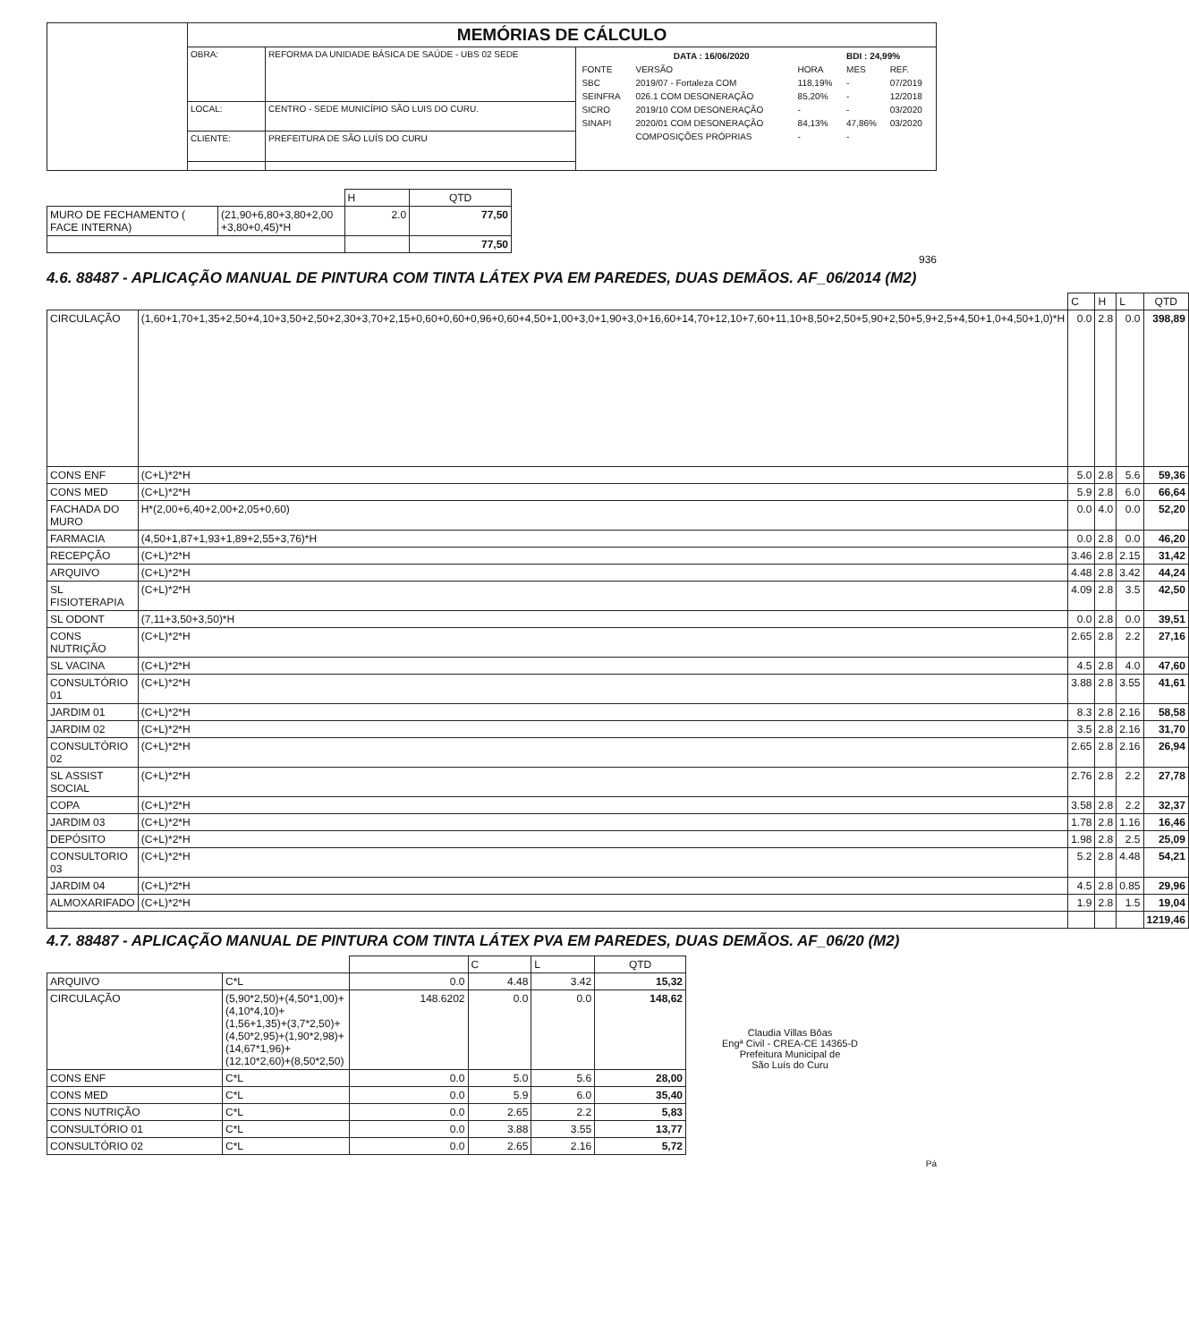| | MEMÓRIAS DE CÁLCULO | | |
| | OBRA: | REFORMA DA UNIDADE BÁSICA DE SAÚDE - UBS 02 SEDE | / DATA : 16/06/2020 / / / BDI : 24,99% / / / FONTE / VERSÃO / HORA / MES / REF. / / SBC / 2019/07 - Fortaleza COM / 118,19% / - / 07/2019 / / SEINFRA / 026.1 COM DESONERAÇÃO / 85,20% / - / 12/2018 / / SICRO / 2019/10 COM DESONERAÇÃO / - / - / 03/2020 / / SINAPI / 2020/01 COM DESONERAÇÃO / 84,13% / 47,86% / 03/2020 / / / COMPOSIÇÕES PRÓPRIAS / - / - / / |
| | LOCAL: | CENTRO - SEDE MUNICÍPIO SÃO LUIS DO CURU. | |
| | CLIENTE: | PREFEITURA DE SÃO LUÍS DO CURU | |
| | | H | QTD |
| MURO DE FECHAMENTO ( FACE INTERNA) | (21,90+6,80+3,80+2,00 +3,80+0,45)*H | 2.0 | 77,50 |
| | | | 77,50 |
936
4.6. 88487 - APLICAÇÃO MANUAL DE PINTURA COM TINTA LÁTEX PVA EM PAREDES, DUAS DEMÃOS. AF_06/2014 (M2)
| | | C | H | L | QTD |
| CIRCULAÇÃO | (1,60+1,70+1,35+2,50+4,10+3,50+2,50+2,30+3,70+2,15+0,60+0,60+0,96+0,60+4,50+1,00+3,0+1,90+3,0+16,60+14,70+12,10+7,60+11,10+8,50+2,50+5,90+2,50+5,9+2,5+4,50+1,0+4,50+1,0)*H | 0.0 | 2.8 | 0.0 | 398,89 |
| CONS ENF | (C+L)*2*H | 5.0 | 2.8 | 5.6 | 59,36 |
| CONS MED | (C+L)*2*H | 5.9 | 2.8 | 6.0 | 66,64 |
| FACHADA DO MURO | H*(2,00+6,40+2,00+2,05+0,60) | 0.0 | 4.0 | 0.0 | 52,20 |
| FARMACIA | (4,50+1,87+1,93+1,89+2,55+3,76)*H | 0.0 | 2.8 | 0.0 | 46,20 |
| RECEPÇÃO | (C+L)*2*H | 3.46 | 2.8 | 2.15 | 31,42 |
| ARQUIVO | (C+L)*2*H | 4.48 | 2.8 | 3.42 | 44,24 |
| SL FISIOTERAPIA | (C+L)*2*H | 4.09 | 2.8 | 3.5 | 42,50 |
| SL ODONT | (7,11+3,50+3,50)*H | 0.0 | 2.8 | 0.0 | 39,51 |
| CONS NUTRIÇÃO | (C+L)*2*H | 2.65 | 2.8 | 2.2 | 27,16 |
| SL VACINA | (C+L)*2*H | 4.5 | 2.8 | 4.0 | 47,60 |
| CONSULTÓRIO 01 | (C+L)*2*H | 3.88 | 2.8 | 3.55 | 41,61 |
| JARDIM 01 | (C+L)*2*H | 8.3 | 2.8 | 2.16 | 58,58 |
| JARDIM 02 | (C+L)*2*H | 3.5 | 2.8 | 2.16 | 31,70 |
| CONSULTÓRIO 02 | (C+L)*2*H | 2.65 | 2.8 | 2.16 | 26,94 |
| SL ASSIST SOCIAL | (C+L)*2*H | 2.76 | 2.8 | 2.2 | 27,78 |
| COPA | (C+L)*2*H | 3.58 | 2.8 | 2.2 | 32,37 |
| JARDIM 03 | (C+L)*2*H | 1.78 | 2.8 | 1.16 | 16,46 |
| DEPÓSITO | (C+L)*2*H | 1.98 | 2.8 | 2.5 | 25,09 |
| CONSULTORIO 03 | (C+L)*2*H | 5.2 | 2.8 | 4.48 | 54,21 |
| JARDIM 04 | (C+L)*2*H | 4.5 | 2.8 | 0.85 | 29,96 |
| ALMOXARIFADO | (C+L)*2*H | 1.9 | 2.8 | 1.5 | 19,04 |
| | | | | | 1219,46 |
4.7. 88487 - APLICAÇÃO MANUAL DE PINTURA COM TINTA LÁTEX PVA EM PAREDES, DUAS DEMÃOS. AF_06/20 (M2)
| | | | C | L | QTD |
| ARQUIVO | C*L | 0.0 | 4.48 | 3.42 | 15,32 |
| CIRCULAÇÃO | (5,90*2,50)+(4,50*1,00)+(4,10*4,10)+(1,56+1,35)+(3,7*2,50)+(4,50*2,95)+(1,90*2,98)+(14,67*1,96)+(12,10*2,60)+(8,50*2,50) | 148.6202 | 0.0 | 0.0 | 148,62 |
| CONS ENF | C*L | 0.0 | 5.0 | 5.6 | 28,00 |
| CONS MED | C*L | 0.0 | 5.9 | 6.0 | 35,40 |
| CONS NUTRIÇÃO | C*L | 0.0 | 2.65 | 2.2 | 5,83 |
| CONSULTÓRIO 01 | C*L | 0.0 | 3.88 | 3.55 | 13,77 |
| CONSULTÓRIO 02 | C*L | 0.0 | 2.65 | 2.16 | 5,72 |
Claudia Villas Bôas
Engª Civil - CREA-CE 14365-D
Prefeitura Municipal de
São Luís do Curu
Pá